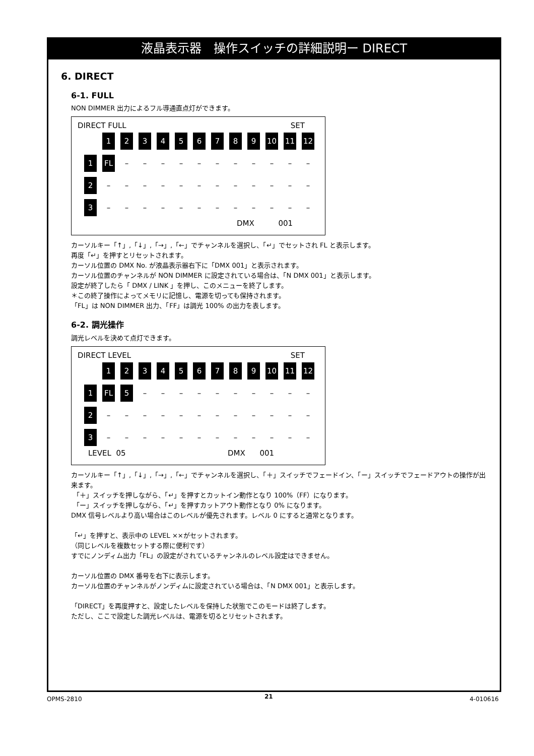液晶表示器　操作スイッチの詳細説明ー DIRECT
6. DIRECT
6-1. FULL
NON DIMMER 出力によるフル導通直点灯ができます。
DIRECT FULL SET
123456789 10 11 12
1 FL – – – – – – – – – – –
2 – – – – – – – – – – – –
3 – – – – – – – – – – – –
DMX 001
カーソルキー「↑」,「↓」,「→」,「←」でチャンネルを選択し、「↵」でセットされ FL と表示します。
再度「↵」を押すとリセットされます。
カーソル位置の DMX No. が液晶表示器右下に「DMX 001」と表示されます。
カーソル位置のチャンネルが NON DIMMER に設定されている場合は、「N DMX 001」と表示します。
設定が終了したら「 DMX / LINK 」を押し、このメニューを終了します。
＊この終了操作によってメモリに記憶し、電源を切っても保持されます。
「FL」は NON DIMMER 出力、「FF」は調光 100% の出力を表します。
6-2. 調光操作
調光レベルを決めて点灯できます。
DIRECT LEVEL SET
123456789 10 11 12
1 FL 5 – – – – – – – – – –
2 – – – – – – – – – – – –
3 – – – – – – – – – – – –
LEVEL 05 DMX 001
カーソルキー「↑」,「↓」,「→」,「←」でチャンネルを選択し、「＋」スイッチでフェードイン、「ー」スイッチでフェードアウトの操作が出来ます。
「＋」スイッチを押しながら、「↵」を押すとカットイン動作となり 100%（FF）になります。
「ー」スイッチを押しながら、「↵」を押すカットアウト動作となり 0% になります。
DMX 信号レベルより高い場合はこのレベルが優先されます。レベル 0 にすると通常となります。
「↵」を押すと、表示中の LEVEL ××がセットされます。
（同じレベルを複数セットする際に便利です）
すでにノンディム出力「FL」の設定がされているチャンネルのレベル設定はできません。
カーソル位置の DMX 番号を右下に表示します。
カーソル位置のチャンネルがノンディムに設定されている場合は、「N DMX 001」と表示します。
「DIRECT」を再度押すと、設定したレベルを保持した状態でこのモードは終了します。
ただし、ここで設定した調光レベルは、電源を切るとリセットされます。
OPMS-2810 21 4-010616